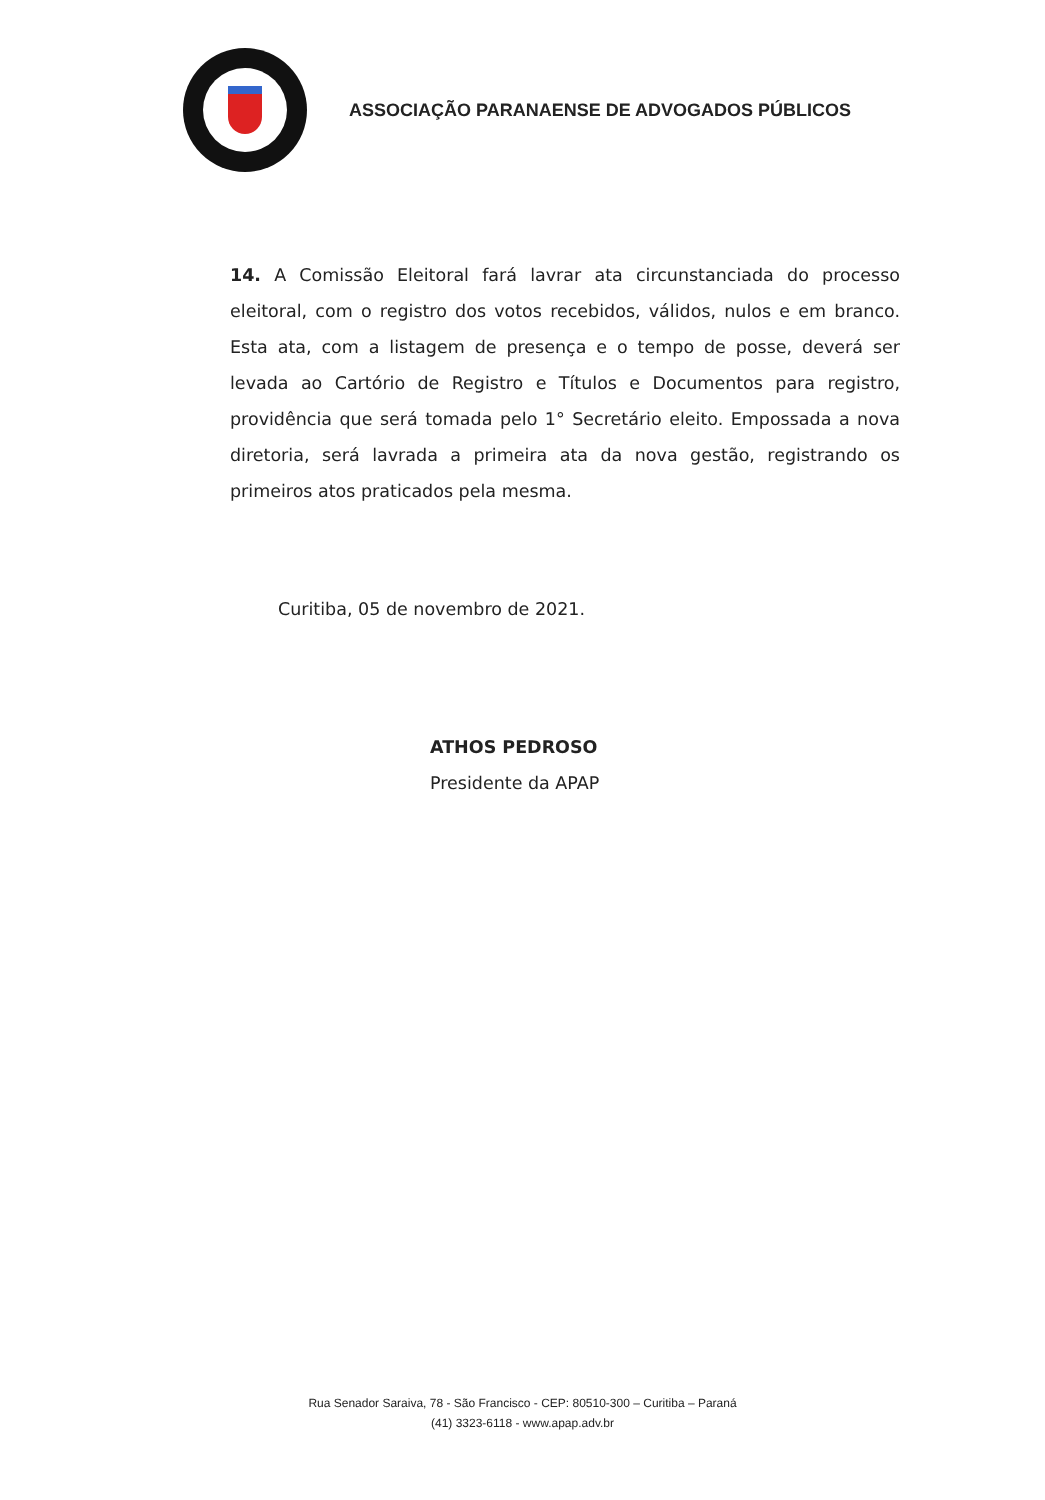ASSOCIAÇÃO PARANAENSE DE ADVOGADOS PÚBLICOS
14. A Comissão Eleitoral fará lavrar ata circunstanciada do processo eleitoral, com o registro dos votos recebidos, válidos, nulos e em branco. Esta ata, com a listagem de presença e o tempo de posse, deverá ser levada ao Cartório de Registro e Títulos e Documentos para registro, providência que será tomada pelo 1° Secretário eleito. Empossada a nova diretoria, será lavrada a primeira ata da nova gestão, registrando os primeiros atos praticados pela mesma.
Curitiba, 05 de novembro de 2021.
ATHOS PEDROSO
Presidente da APAP
Rua Senador Saraiva, 78 - São Francisco - CEP: 80510-300 – Curitiba – Paraná
(41) 3323-6118 - www.apap.adv.br